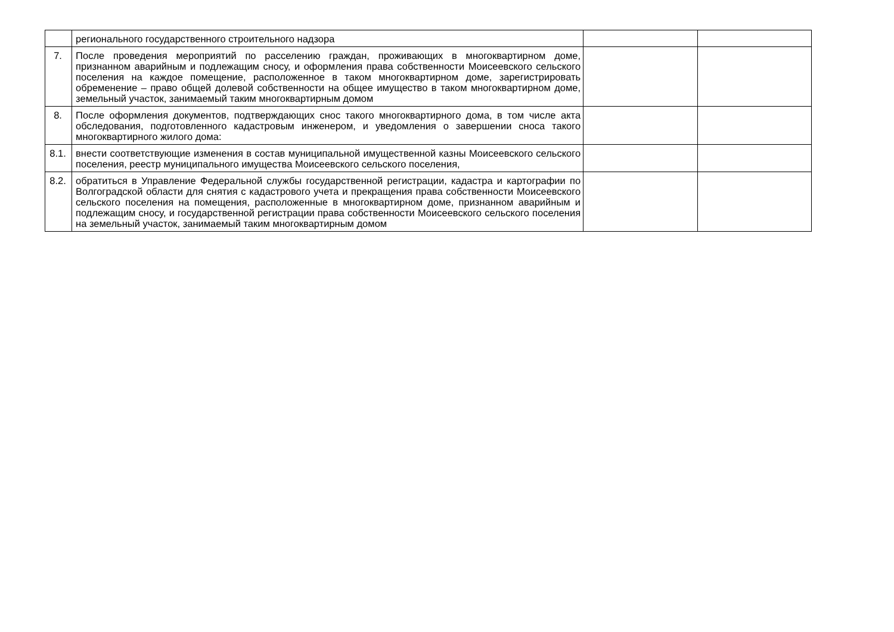| | регионального государственного строительного надзора | | |
| 7. | После проведения мероприятий по расселению граждан, проживающих в многоквартирном доме, признанном аварийным и подлежащим сносу, и оформления права собственности Моисеевского сельского поселения на каждое помещение, расположенное в таком многоквартирном доме, зарегистрировать обременение – право общей долевой собственности на общее имущество в таком многоквартирном доме, земельный участок, занимаемый таким многоквартирным домом | | |
| 8. | После оформления документов, подтверждающих снос такого многоквартирного дома, в том числе акта обследования, подготовленного кадастровым инженером, и уведомления о завершении сноса такого многоквартирного жилого дома: | | |
| 8.1. | внести соответствующие изменения в состав муниципальной имущественной казны Моисеевского сельского поселения, реестр муниципального имущества Моисеевского сельского поселения, | | |
| 8.2. | обратиться в Управление Федеральной службы государственной регистрации, кадастра и картографии по Волгоградской области для снятия с кадастрового учета и прекращения права собственности Моисеевского сельского поселения на помещения, расположенные в многоквартирном доме, признанном аварийным и подлежащим сносу, и государственной регистрации права собственности Моисеевского сельского поселения на земельный участок, занимаемый таким многоквартирным домом | | |